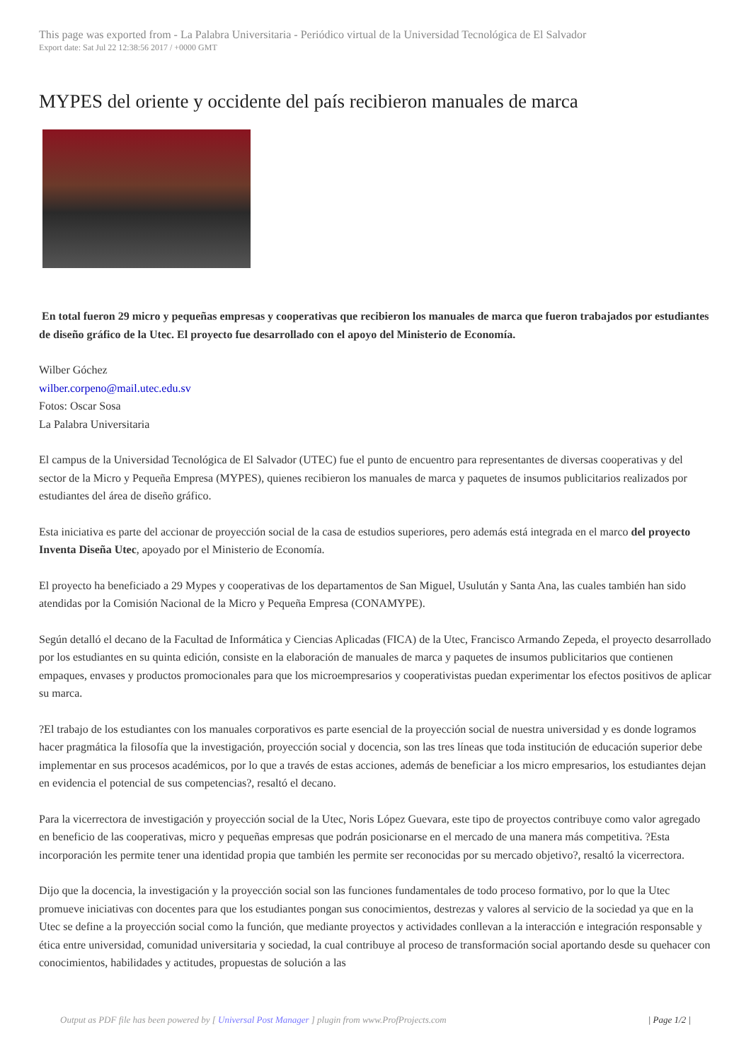This page was exported from - La Palabra Universitaria - Periódico virtual de la Universidad Tecnológica de El Salvador
Export date: Sat Jul 22 12:38:56 2017 / +0000 GMT
MYPES del oriente y occidente del país recibieron manuales de marca
En total fueron 29 micro y pequeñas empresas y cooperativas que recibieron los manuales de marca que fueron trabajados por estudiantes de diseño gráfico de la Utec. El proyecto fue desarrollado con el apoyo del Ministerio de Economía.
Wilber Góchez
wilber.corpeno@mail.utec.edu.sv
Fotos: Oscar Sosa
La Palabra Universitaria
El campus de la Universidad Tecnológica de El Salvador (UTEC) fue el punto de encuentro para representantes de diversas cooperativas y del sector de la Micro y Pequeña Empresa (MYPES), quienes recibieron los manuales de marca y paquetes de insumos publicitarios realizados por estudiantes del área de diseño gráfico.
Esta iniciativa es parte del accionar de proyección social de la casa de estudios superiores, pero además está integrada en el marco del proyecto Inventa Diseña Utec, apoyado por el Ministerio de Economía.
El proyecto ha beneficiado a 29 Mypes y cooperativas de los departamentos de San Miguel, Usulután y Santa Ana, las cuales también han sido atendidas por la Comisión Nacional de la Micro y Pequeña Empresa (CONAMYPE).
Según detalló el decano de la Facultad de Informática y Ciencias Aplicadas (FICA) de la Utec, Francisco Armando Zepeda, el proyecto desarrollado por los estudiantes en su quinta edición, consiste en la elaboración de manuales de marca y paquetes de insumos publicitarios que contienen empaques, envases y productos promocionales para que los microempresarios y cooperativistas puedan experimentar los efectos positivos de aplicar su marca.
?El trabajo de los estudiantes con los manuales corporativos es parte esencial de la proyección social de nuestra universidad y es donde logramos hacer pragmática la filosofía que la investigación, proyección social y docencia, son las tres líneas que toda institución de educación superior debe implementar en sus procesos académicos, por lo que a través de estas acciones, además de beneficiar a los micro empresarios, los estudiantes dejan en evidencia el potencial de sus competencias?, resaltó el decano.
Para la vicerrectora de investigación y proyección social de la Utec, Noris López Guevara, este tipo de proyectos contribuye como valor agregado en beneficio de las cooperativas, micro y pequeñas empresas que podrán posicionarse en el mercado de una manera más competitiva. ?Esta incorporación les permite tener una identidad propia que también les permite ser reconocidas por su mercado objetivo?, resaltó la vicerrectora.
Dijo que la docencia, la investigación y la proyección social son las funciones fundamentales de todo proceso formativo, por lo que la Utec promueve iniciativas con docentes para que los estudiantes pongan sus conocimientos, destrezas y valores al servicio de la sociedad ya que en la Utec se define a la proyección social como la función, que mediante proyectos y actividades conllevan a la interacción e integración responsable y ética entre universidad, comunidad universitaria y sociedad, la cual contribuye al proceso de transformación social aportando desde su quehacer con conocimientos, habilidades y actitudes, propuestas de solución a las
Output as PDF file has been powered by [ Universal Post Manager ] plugin from www.ProfProjects.com | Page 1/2 |